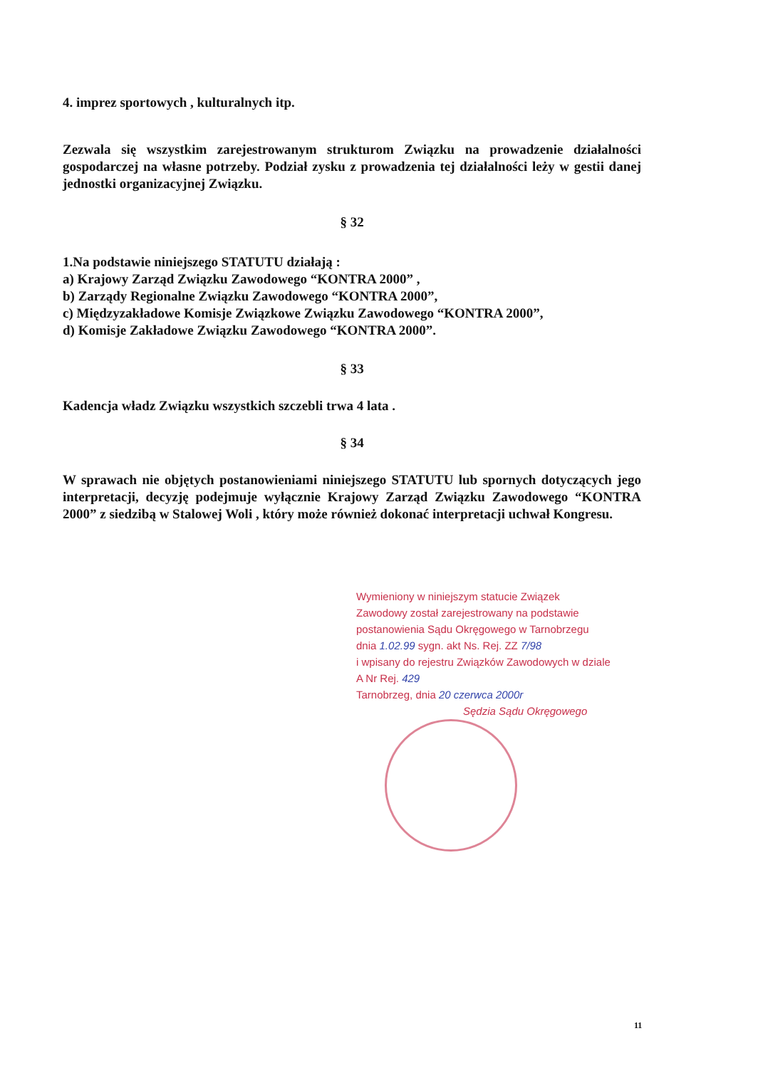4. imprez sportowych , kulturalnych itp.
Zezwala się wszystkim zarejestrowanym strukturom Związku na prowadzenie działalności gospodarczej na własne potrzeby. Podział zysku z prowadzenia tej działalności leży w gestii danej jednostki organizacyjnej Związku.
§ 32
1.Na podstawie niniejszego STATUTU działają :
a) Krajowy Zarząd Związku Zawodowego “KONTRA 2000” ,
b) Zarządy Regionalne Związku Zawodowego “KONTRA 2000”,
c) Międzyzakładowe Komisje Związkowe Związku Zawodowego “KONTRA 2000”,
d) Komisje Zakładowe Związku Zawodowego “KONTRA 2000”.
§ 33
Kadencja władz Związku wszystkich szczebli trwa 4 lata .
§ 34
W sprawach nie objętych postanowieniami niniejszego STATUTU lub spornych dotyczących jego interpretacji, decyzję podejmuje wyłącznie Krajowy Zarząd Związku Zawodowego “KONTRA 2000” z siedzibą w Stalowej Woli , który może również dokonać interpretacji uchwał Kongresu.
Wymieniony w niniejszym statucie Związek Zawodowy został zarejestrowany na podstawie postanowienia Sądu Okręgowego w Tarnobrzegu
dnia 1.02.99 sygn. akt Ns. Rej. ZZ 7/98
i wpisany do rejestru Związków Zawodowych w dziale
A Nr Rej. 429
Tarnobrzeg, dnia 20 czerwca 2000r
Sędzia Sądu Okręgowego
11